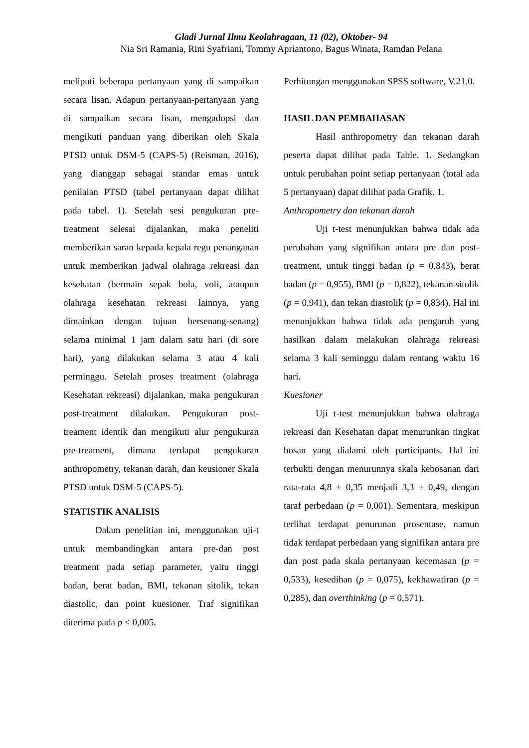Gladi Jurnal Ilmu Keolahragaan, 11 (02), Oktober- 94
Nia Sri Ramania, Rini Syafriani, Tommy Apriantono, Bagus Winata, Ramdan Pelana
meliputi beberapa pertanyaan yang di sampaikan secara lisan. Adapun pertanyaan-pertanyaan yang di sampaikan secara lisan, mengadopsi dan mengikuti panduan yang diberikan oleh Skala PTSD untuk DSM-5 (CAPS-5) (Reisman, 2016), yang dianggap sebagai standar emas untuk penilaian PTSD (tabel pertanyaan dapat dilihat pada tabel. 1). Setelah sesi pengukuran pre-treatment selesai dijalankan, maka peneliti memberikan saran kepada kepala regu penanganan untuk memberikan jadwal olahraga rekreasi dan kesehatan (bermain sepak bola, voli, ataupun olahraga kesehatan rekreasi lainnya, yang dimainkan dengan tujuan bersenang-senang) selama minimal 1 jam dalam satu hari (di sore hari), yang dilakukan selama 3 atau 4 kali perminggu. Setelah proses treatment (olahraga Kesehatan rekreasi) dijalankan, maka pengukuran post-treatment dilakukan. Pengukuran post-treament identik dan mengikuti alur pengukuran pre-treament, dimana terdapat pengukuran anthropometry, tekanan darah, dan keusioner Skala PTSD untuk DSM-5 (CAPS-5).
STATISTIK ANALISIS
Dalam penelitian ini, menggunakan uji-t untuk membandingkan antara pre-dan post treatment pada setiap parameter, yaitu tinggi badan, berat badan, BMI, tekanan sitolik, tekan diastolic, dan point kuesioner. Traf signifikan diterima pada p < 0,005.
Perhitungan menggunakan SPSS software, V.21.0.
HASIL DAN PEMBAHASAN
Hasil anthropometry dan tekanan darah peserta dapat dilihat pada Table. 1. Sedangkan untuk perubahan point setiap pertanyaan (total ada 5 pertanyaan) dapat dilihat pada Grafik. 1.
Anthropometry dan tekanan darah
Uji t-test menunjukkan bahwa tidak ada perubahan yang signifikan antara pre dan post-treatment, untuk tinggi badan (p = 0,843), berat badan (p = 0,955), BMI (p = 0,822), tekanan sitolik (p = 0,941), dan tekan diastolik (p = 0,834). Hal ini menunjukkan bahwa tidak ada pengaruh yang hasilkan dalam melakukan olahraga rekreasi selama 3 kali seminggu dalam rentang waktu 16 hari.
Kuesioner
Uji t-test menunjukkan bahwa olahraga rekreasi dan Kesehatan dapat menurunkan tingkat bosan yang dialami oleh participants. Hal ini terbukti dengan menurunnya skala kebosanan dari rata-rata 4,8 ± 0,35 menjadi 3,3 ± 0,49, dengan taraf perbedaan (p = 0,001). Sementara, meskipun terlihat terdapat penurunan prosentase, namun tidak terdapat perbedaan yang signifikan antara pre dan post pada skala pertanyaan kecemasan (p = 0,533), kesedihan (p = 0,075), kekhawatiran (p = 0,285), dan overthinking (p = 0,571).